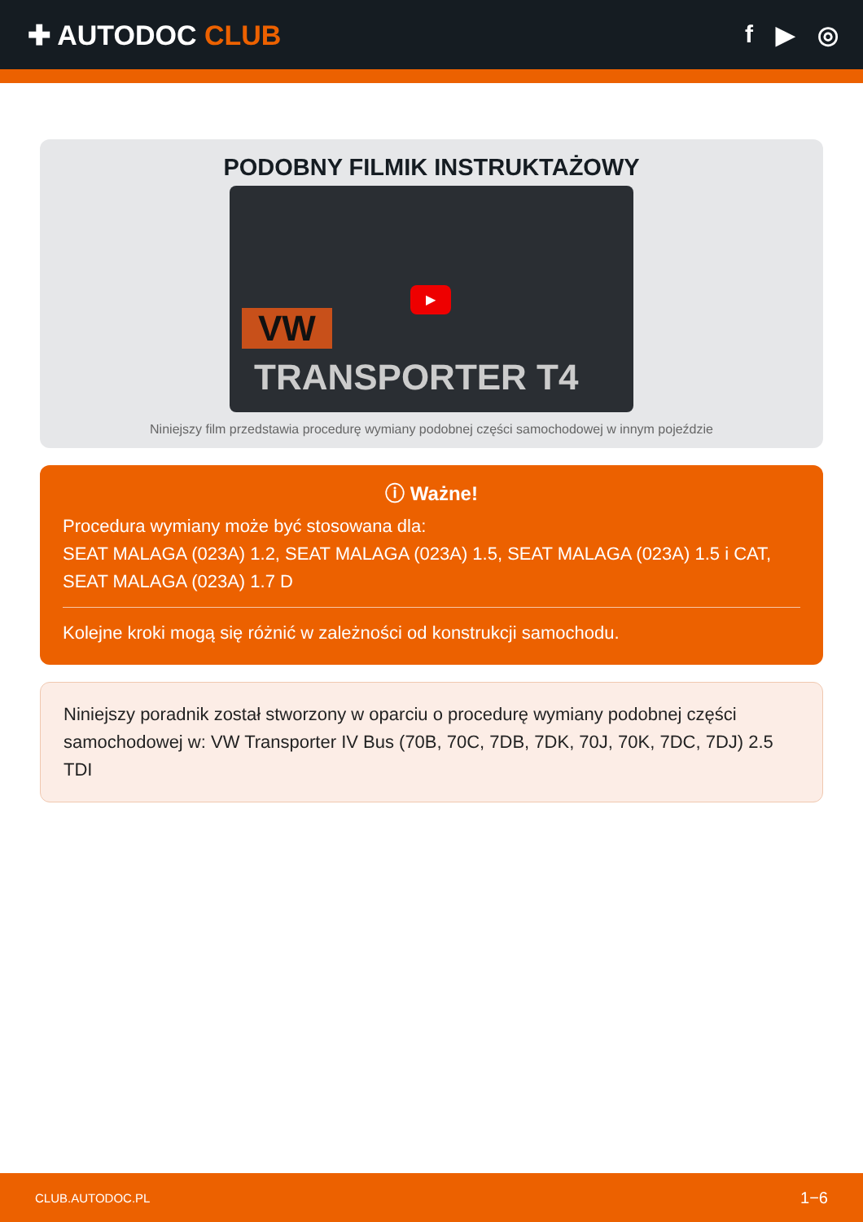✚ AUTODOC CLUB f ▶ ◎
PODOBNY FILMIK INSTRUKTAŻOWY
VW
▶
TRANSPORTER T4
Niniejszy film przedstawia procedurę wymiany podobnej części samochodowej w innym pojeździe
ⓘ Ważne!
Procedura wymiany może być stosowana dla:
SEAT MALAGA (023A) 1.2, SEAT MALAGA (023A) 1.5, SEAT MALAGA (023A) 1.5 i CAT, SEAT MALAGA (023A) 1.7 D
Kolejne kroki mogą się różnić w zależności od konstrukcji samochodu.
Niniejszy poradnik został stworzony w oparciu o procedurę wymiany podobnej części samochodowej w: VW Transporter IV Bus (70B, 70C, 7DB, 7DK, 70J, 70K, 7DC, 7DJ) 2.5 TDI
CLUB.AUTODOC.PL 1−6